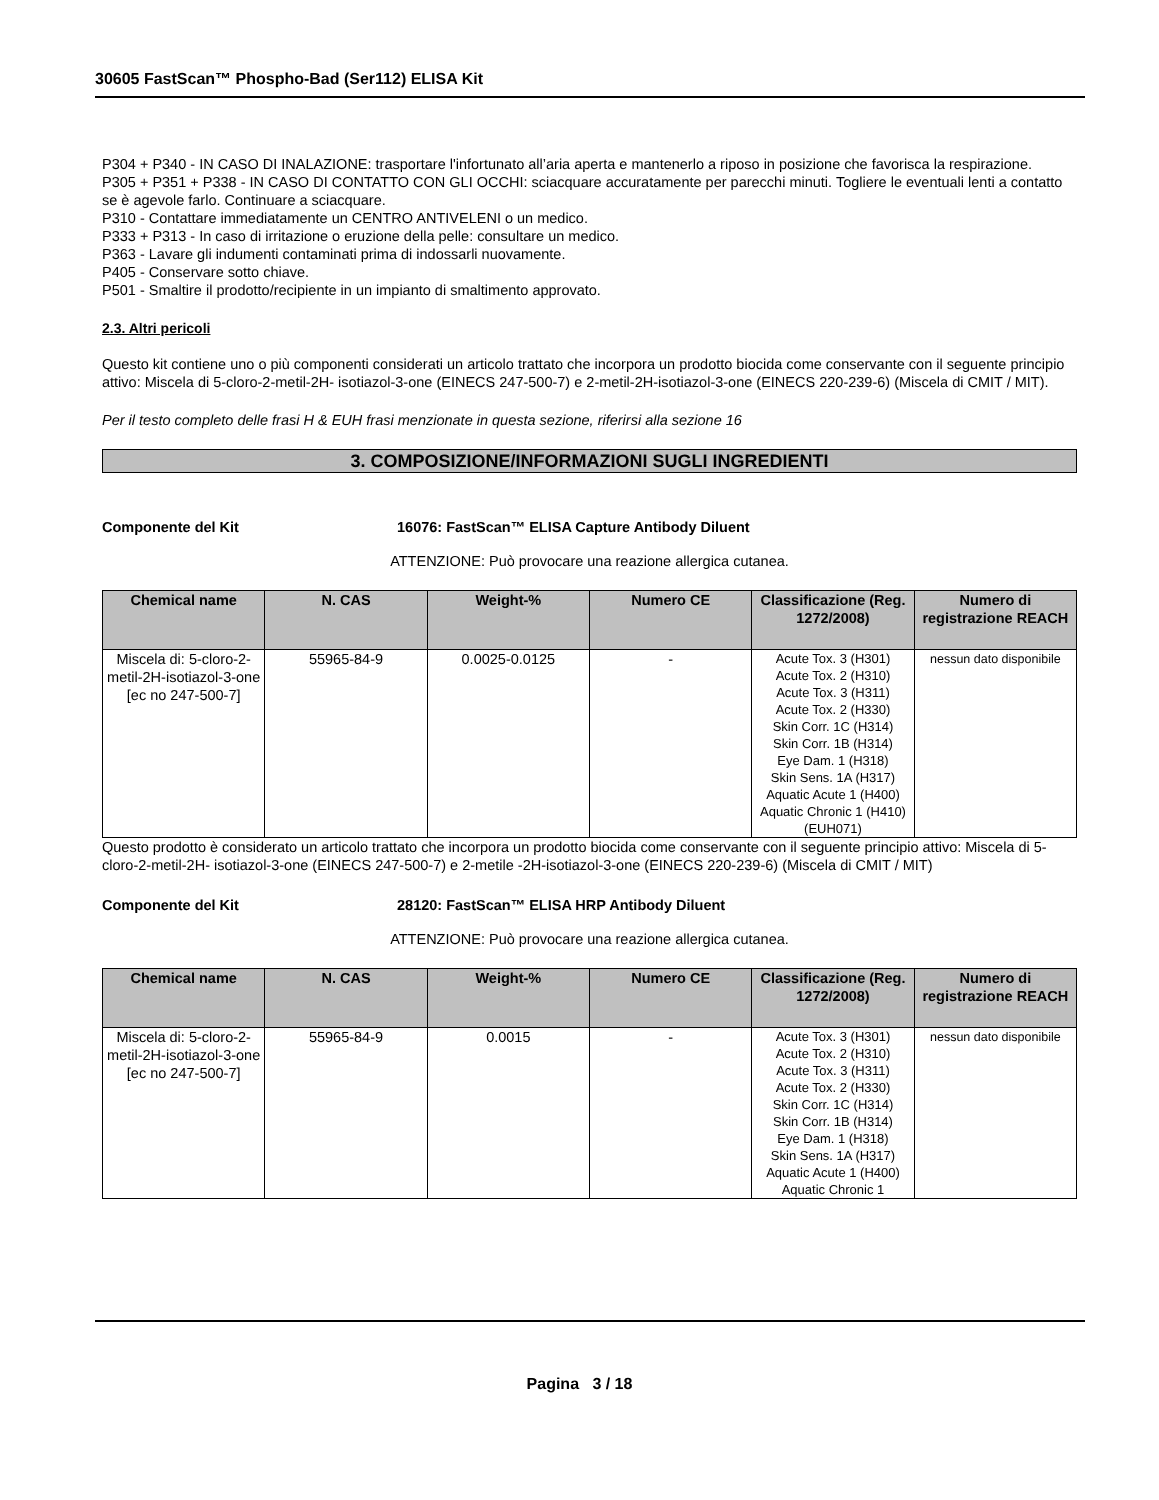30605 FastScan™ Phospho-Bad (Ser112) ELISA Kit
P304 + P340 - IN CASO DI INALAZIONE: trasportare l'infortunato all’aria aperta e mantenerlo a riposo in posizione che favorisca la respirazione.
P305 + P351 + P338 - IN CASO DI CONTATTO CON GLI OCCHI: sciacquare accuratamente per parecchi minuti. Togliere le eventuali lenti a contatto se è agevole farlo. Continuare a sciacquare.
P310 - Contattare immediatamente un CENTRO ANTIVELENI o un medico.
P333 + P313 - In caso di irritazione o eruzione della pelle: consultare un medico.
P363 - Lavare gli indumenti contaminati prima di indossarli nuovamente.
P405 - Conservare sotto chiave.
P501 - Smaltire il prodotto/recipiente in un impianto di smaltimento approvato.
2.3. Altri pericoli
Questo kit contiene uno o più componenti considerati un articolo trattato che incorpora un prodotto biocida come conservante con il seguente principio attivo: Miscela di 5-cloro-2-metil-2H- isotiazol-3-one (EINECS 247-500-7) e 2-metil-2H-isotiazol-3-one (EINECS 220-239-6) (Miscela di CMIT / MIT).
Per il testo completo delle frasi H & EUH frasi menzionate in questa sezione, riferirsi alla sezione 16
3. COMPOSIZIONE/INFORMAZIONI SUGLI INGREDIENTI
Componente del Kit 16076: FastScan™ ELISA Capture Antibody Diluent
ATTENZIONE: Può provocare una reazione allergica cutanea.
| Chemical name | N. CAS | Weight-% | Numero CE | Classificazione (Reg. 1272/2008) | Numero di registrazione REACH |
| --- | --- | --- | --- | --- | --- |
| Miscela di: 5-cloro-2-metil-2H-isotiazol-3-one [ec no 247-500-7] | 55965-84-9 | 0.0025-0.0125 | - | Acute Tox. 3 (H301) Acute Tox. 2 (H310) Acute Tox. 3 (H311) Acute Tox. 2 (H330) Skin Corr. 1C (H314) Skin Corr. 1B (H314) Eye Dam. 1 (H318) Skin Sens. 1A (H317) Aquatic Acute 1 (H400) Aquatic Chronic 1 (H410) (EUH071) | nessun dato disponibile |
Questo prodotto è considerato un articolo trattato che incorpora un prodotto biocida come conservante con il seguente principio attivo: Miscela di 5-cloro-2-metil-2H- isotiazol-3-one (EINECS 247-500-7) e 2-metile -2H-isotiazol-3-one (EINECS 220-239-6) (Miscela di CMIT / MIT)
Componente del Kit 28120: FastScan™ ELISA HRP Antibody Diluent
ATTENZIONE: Può provocare una reazione allergica cutanea.
| Chemical name | N. CAS | Weight-% | Numero CE | Classificazione (Reg. 1272/2008) | Numero di registrazione REACH |
| --- | --- | --- | --- | --- | --- |
| Miscela di: 5-cloro-2-metil-2H-isotiazol-3-one [ec no 247-500-7] | 55965-84-9 | 0.0015 | - | Acute Tox. 3 (H301) Acute Tox. 2 (H310) Acute Tox. 3 (H311) Acute Tox. 2 (H330) Skin Corr. 1C (H314) Skin Corr. 1B (H314) Eye Dam. 1 (H318) Skin Sens. 1A (H317) Aquatic Acute 1 (H400) Aquatic Chronic 1 | nessun dato disponibile |
Pagina 3 / 18